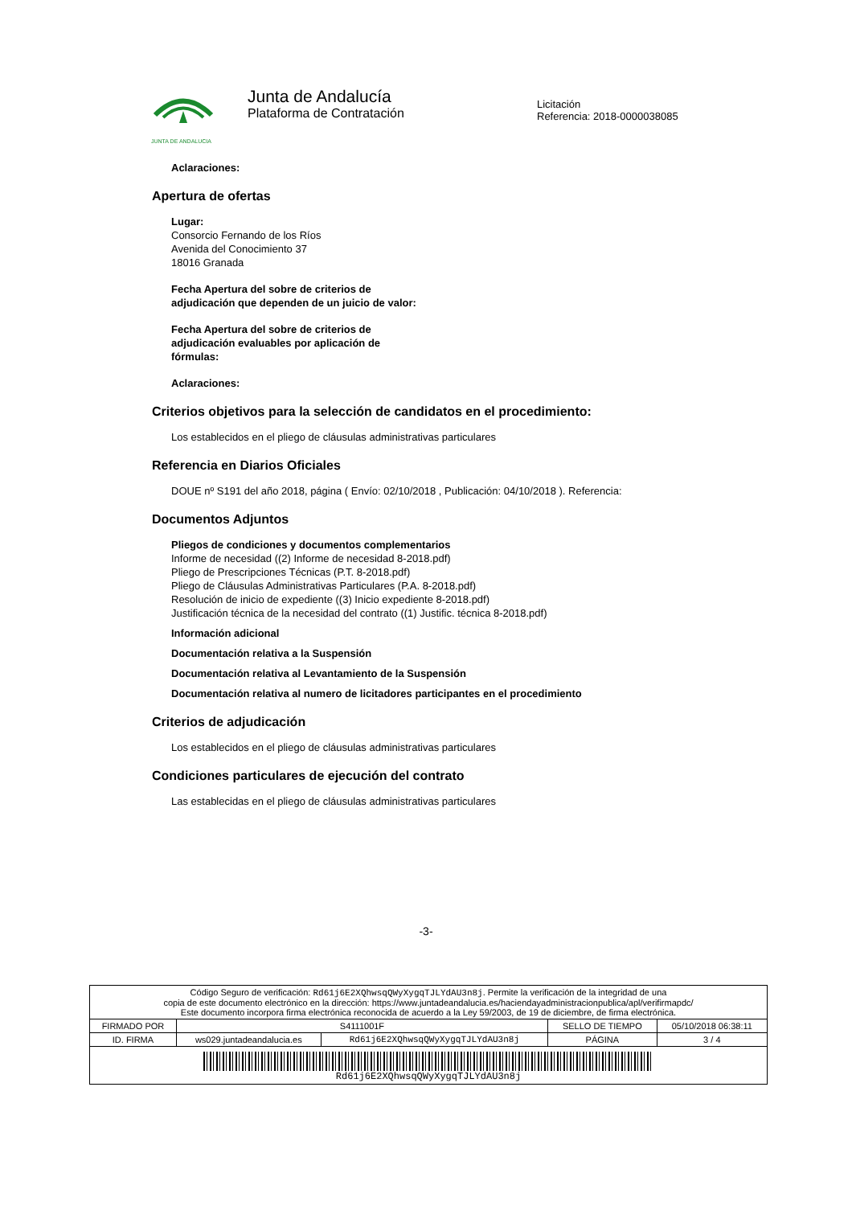JUNTA DE ANDALUCIA
Junta de Andalucía
Plataforma de Contratación
Licitación
Referencia: 2018-0000038085
Aclaraciones:
Apertura de ofertas
Lugar:
Consorcio Fernando de los Ríos
Avenida del Conocimiento 37
18016 Granada
Fecha Apertura del sobre de criterios de
adjudicación que dependen de un juicio de valor:
Fecha Apertura del sobre de criterios de
adjudicación evaluables por aplicación de
fórmulas:
Aclaraciones:
Criterios objetivos para la selección de candidatos en el procedimiento:
Los establecidos en el pliego de cláusulas administrativas particulares
Referencia en Diarios Oficiales
DOUE nº S191 del año 2018, página ( Envío: 02/10/2018 , Publicación: 04/10/2018 ). Referencia:
Documentos Adjuntos
Pliegos de condiciones y documentos complementarios
Informe de necesidad ((2) Informe de necesidad 8-2018.pdf)
Pliego de Prescripciones Técnicas (P.T. 8-2018.pdf)
Pliego de Cláusulas Administrativas Particulares (P.A. 8-2018.pdf)
Resolución de inicio de expediente ((3) Inicio expediente 8-2018.pdf)
Justificación técnica de la necesidad del contrato ((1) Justific. técnica 8-2018.pdf)
Información adicional
Documentación relativa a la Suspensión
Documentación relativa al Levantamiento de la Suspensión
Documentación relativa al numero de licitadores participantes en el procedimiento
Criterios de adjudicación
Los establecidos en el pliego de cláusulas administrativas particulares
Condiciones particulares de ejecución del contrato
Las establecidas en el pliego de cláusulas administrativas particulares
-3-
| Código Seguro de verificación: Rd61j6E2XQhwsqQWyXygqTJLYdAU3n8j . Permite la verificación de la integridad de una copia de este documento electrónico en la dirección: https://www.juntadeandalucia.es/haciendayadministracionpublica/apl/verifirmapdc/ Este documento incorpora firma electrónica reconocida de acuerdo a la Ley 59/2003, de 19 de diciembre, de firma electrónica. | | | | |
| FIRMADO POR | S4111001F | | SELLO DE TIEMPO | 05/10/2018 06:38:11 |
| ID. FIRMA | ws029.juntadeandalucia.es | Rd61j6E2XQhwsqQWyXygqTJLYdAU3n8j | PÁGINA | 3 / 4 |
| Rd61j6E2XQhwsqQWyXygqTJLYdAU3n8j | | | | |